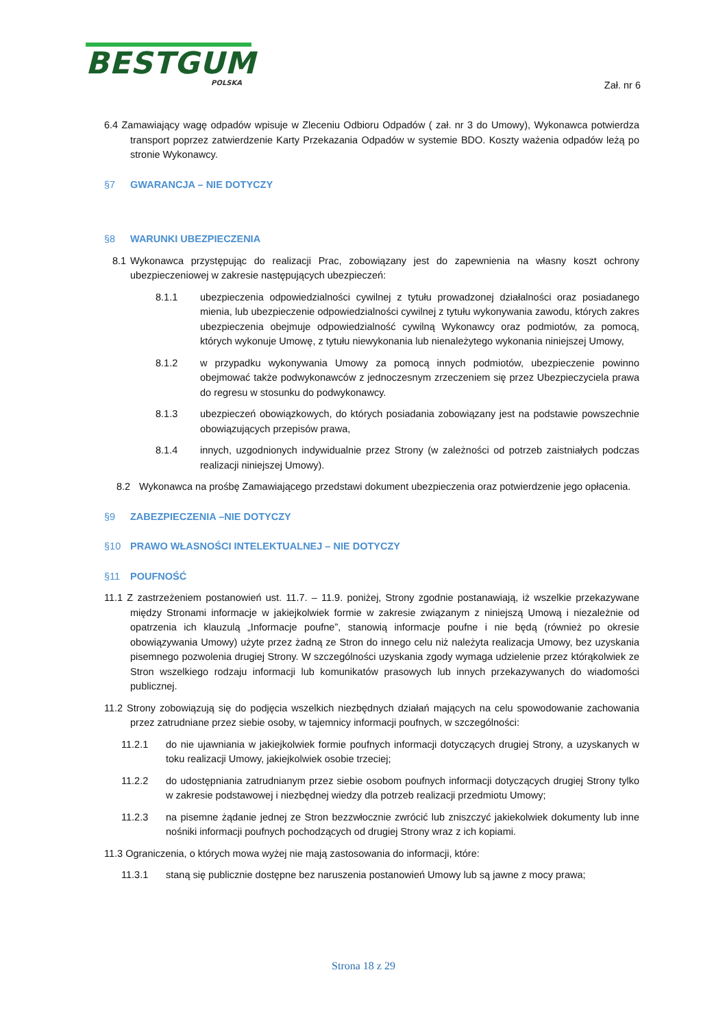BESTGUM
POLSKA
Zał. nr 6
6.4 Zamawiający wagę odpadów wpisuje w Zleceniu Odbioru Odpadów ( zał. nr 3 do Umowy), Wykonawca potwierdza transport poprzez zatwierdzenie Karty Przekazania Odpadów w systemie BDO. Koszty ważenia odpadów leżą po stronie Wykonawcy.
§7 GWARANCJA – NIE DOTYCZY
§8 WARUNKI UBEZPIECZENIA
8.1 Wykonawca przystępując do realizacji Prac, zobowiązany jest do zapewnienia na własny koszt ochrony ubezpieczeniowej w zakresie następujących ubezpieczeń:
8.1.1 ubezpieczenia odpowiedzialności cywilnej z tytułu prowadzonej działalności oraz posiadanego mienia, lub ubezpieczenie odpowiedzialności cywilnej z tytułu wykonywania zawodu, których zakres ubezpieczenia obejmuje odpowiedzialność cywilną Wykonawcy oraz podmiotów, za pomocą, których wykonuje Umowę, z tytułu niewykonania lub nienależytego wykonania niniejszej Umowy,
8.1.2 w przypadku wykonywania Umowy za pomocą innych podmiotów, ubezpieczenie powinno obejmować także podwykonawców z jednoczesnym zrzeczeniem się przez Ubezpieczyciela prawa do regresu w stosunku do podwykonawcy.
8.1.3 ubezpieczeń obowiązkowych, do których posiadania zobowiązany jest na podstawie powszechnie obowiązujących przepisów prawa,
8.1.4 innych, uzgodnionych indywidualnie przez Strony (w zależności od potrzeb zaistniałych podczas realizacji niniejszej Umowy).
8.2 Wykonawca na prośbę Zamawiającego przedstawi dokument ubezpieczenia oraz potwierdzenie jego opłacenia.
§9 ZABEZPIECZENIA –NIE DOTYCZY
§10 PRAWO WŁASNOŚCI INTELEKTUALNEJ – NIE DOTYCZY
§11 POUFNOŚĆ
11.1 Z zastrzeżeniem postanowień ust. 11.7. – 11.9. poniżej, Strony zgodnie postanawiają, iż wszelkie przekazywane między Stronami informacje w jakiejkolwiek formie w zakresie związanym z niniejszą Umową i niezależnie od opatrzenia ich klauzulą „Informacje poufne”, stanowią informacje poufne i nie będą (również po okresie obowiązywania Umowy) użyte przez żadną ze Stron do innego celu niż należyta realizacja Umowy, bez uzyskania pisemnego pozwolenia drugiej Strony. W szczególności uzyskania zgody wymaga udzielenie przez którąkolwiek ze Stron wszelkiego rodzaju informacji lub komunikatów prasowych lub innych przekazywanych do wiadomości publicznej.
11.2 Strony zobowiązują się do podjęcia wszelkich niezbędnych działań mających na celu spowodowanie zachowania przez zatrudniane przez siebie osoby, w tajemnicy informacji poufnych, w szczególności:
11.2.1 do nie ujawniania w jakiejkolwiek formie poufnych informacji dotyczących drugiej Strony, a uzyskanych w toku realizacji Umowy, jakiejkolwiek osobie trzeciej;
11.2.2 do udostępniania zatrudnianym przez siebie osobom poufnych informacji dotyczących drugiej Strony tylko w zakresie podstawowej i niezbędnej wiedzy dla potrzeb realizacji przedmiotu Umowy;
11.2.3 na pisemne żądanie jednej ze Stron bezzwłocznie zwrócić lub zniszczyć jakiekolwiek dokumenty lub inne nośniki informacji poufnych pochodzących od drugiej Strony wraz z ich kopiami.
11.3 Ograniczenia, o których mowa wyżej nie mają zastosowania do informacji, które:
11.3.1 staną się publicznie dostępne bez naruszenia postanowień Umowy lub są jawne z mocy prawa;
Strona 18 z 29